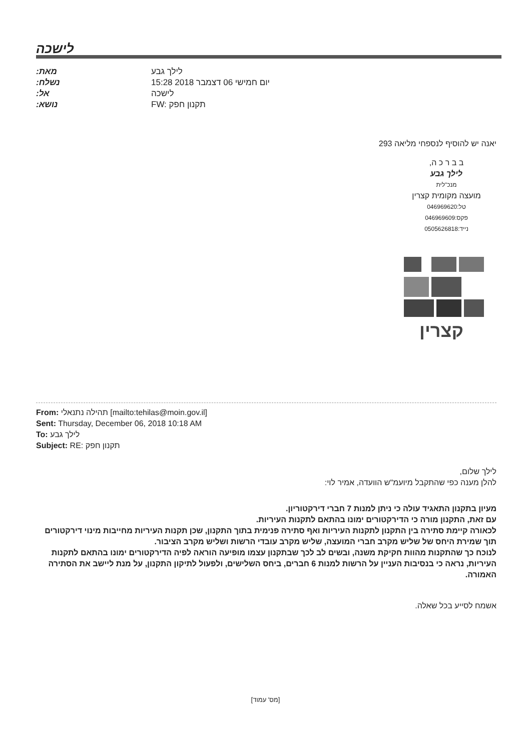לישכה
:מאת לילך גבע
:נשלח יום חמישי 06 דצמבר 2018 15:28
:אל לישכה
:נושא FW: תקנון חפק
יאנה יש להוסיף לנספחי מליאה 293
ב ב ר כ ה,
לילך גבע
מנכ"לית
מועצה מקומית קצרין
טל:046969620
פקס:046969609
נייד:0505626818
קצרין
From: תהילה נתנאלי [mailto:tehilas@moin.gov.il]
Sent: Thursday, December 06, 2018 10:18 AM
To: לילך גבע
Subject: RE: תקנון חפק
לילך שלום,
להלן מענה כפי שהתקבל מיועמ"ש הוועדה, אמיר לוי:
מעיון בתקנון התאגיד עולה כי ניתן למנות 7 חברי דירקטוריון.
עם זאת, התקנון מורה כי הדירקטורים ימונו בהתאם לתקנות העיריות.
לכאורה קיימת סתירה בין התקנון לתקנות העיריות ואף סתירה פנימית בתוך התקנון, שכן תקנות העיריות מחייבות מינוי דירקטורים תוך שמירת היחס של שליש מקרב חברי המועצה, שליש מקרב עובדי הרשות ושליש מקרב הציבור.
לנוכח כך שהתקנות מהוות חקיקת משנה, ובשים לב לכך שבתקנון עצמו מופיעה הוראה לפיה הדירקטורים ימונו בהתאם לתקנות העיריות, נראה כי בנסיבות העניין על הרשות למנות 6 חברים, ביחס השלישים, ולפעול לתיקון התקנון, על מנת ליישב את הסתירה האמורה.
אשמח לסייע בכל שאלה.
[מס' עמוד]